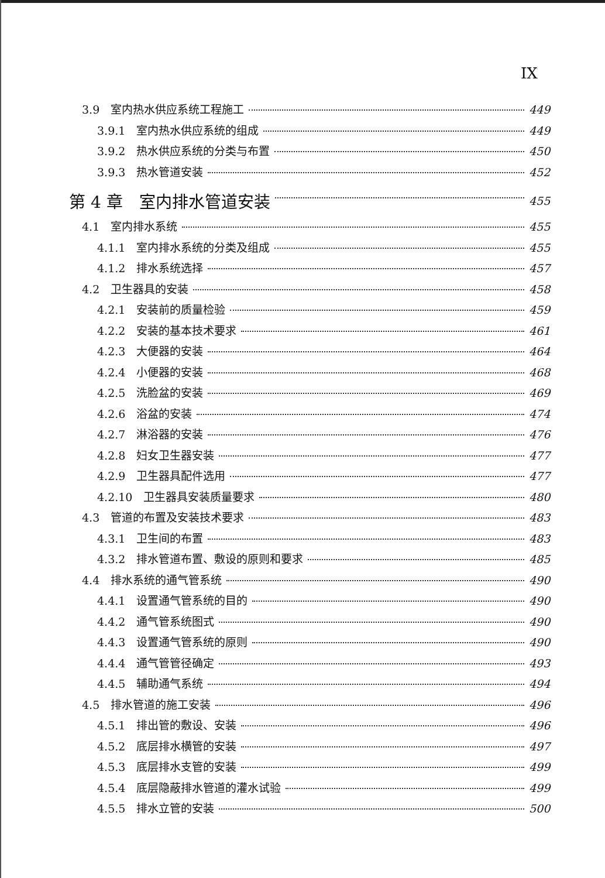IX
3.9　室内热水供应系统工程施工 449
3.9.1　室内热水供应系统的组成 449
3.9.2　热水供应系统的分类与布置 450
3.9.3　热水管道安装 452
第 4 章　室内排水管道安装 455
4.1　室内排水系统 455
4.1.1　室内排水系统的分类及组成 455
4.1.2　排水系统选择 457
4.2　卫生器具的安装 458
4.2.1　安装前的质量检验 459
4.2.2　安装的基本技术要求 461
4.2.3　大便器的安装 464
4.2.4　小便器的安装 468
4.2.5　洗脸盆的安装 469
4.2.6　浴盆的安装 474
4.2.7　淋浴器的安装 476
4.2.8　妇女卫生器安装 477
4.2.9　卫生器具配件选用 477
4.2.10　卫生器具安装质量要求 480
4.3　管道的布置及安装技术要求 483
4.3.1　卫生间的布置 483
4.3.2　排水管道布置、敷设的原则和要求 485
4.4　排水系统的通气管系统 490
4.4.1　设置通气管系统的目的 490
4.4.2　通气管系统图式 490
4.4.3　设置通气管系统的原则 490
4.4.4　通气管管径确定 493
4.4.5　辅助通气系统 494
4.5　排水管道的施工安装 496
4.5.1　排出管的敷设、安装 496
4.5.2　底层排水横管的安装 497
4.5.3　底层排水支管的安装 499
4.5.4　底层隐蔽排水管道的灌水试验 499
4.5.5　排水立管的安装 500